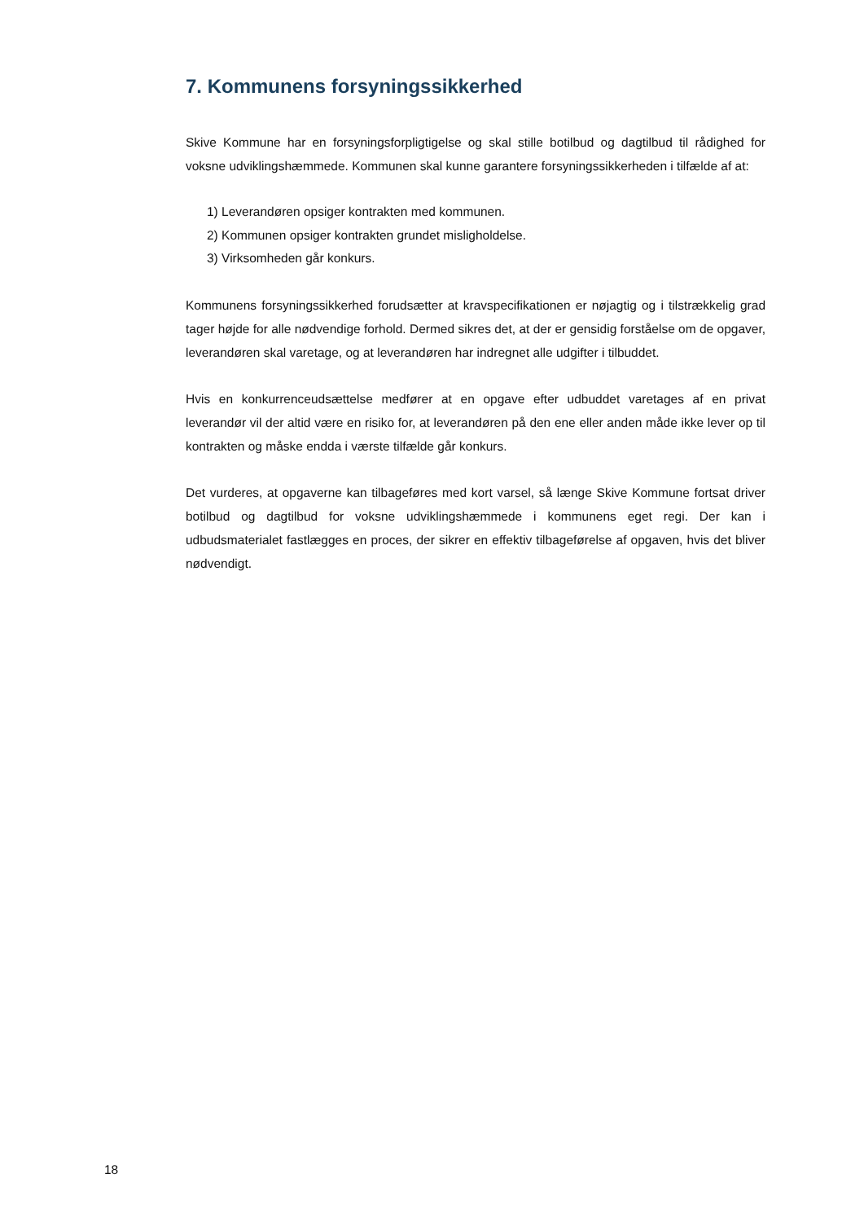7. Kommunens forsyningssikkerhed
Skive Kommune har en forsyningsforpligtigelse og skal stille botilbud og dagtilbud til rådighed for voksne udviklingshæmmede. Kommunen skal kunne garantere forsyningssikkerheden i tilfælde af at:
1) Leverandøren opsiger kontrakten med kommunen.
2) Kommunen opsiger kontrakten grundet misligholdelse.
3) Virksomheden går konkurs.
Kommunens forsyningssikkerhed forudsætter at kravspecifikationen er nøjagtig og i tilstrækkelig grad tager højde for alle nødvendige forhold. Dermed sikres det, at der er gensidig forståelse om de opgaver, leverandøren skal varetage, og at leverandøren har indregnet alle udgifter i tilbuddet.
Hvis en konkurrenceudsættelse medfører at en opgave efter udbuddet varetages af en privat leverandør vil der altid være en risiko for, at leverandøren på den ene eller anden måde ikke lever op til kontrakten og måske endda i værste tilfælde går konkurs.
Det vurderes, at opgaverne kan tilbageføres med kort varsel, så længe Skive Kommune fortsat driver botilbud og dagtilbud for voksne udviklingshæmmede i kommunens eget regi. Der kan i udbudsmaterialet fastlægges en proces, der sikrer en effektiv tilbageførelse af opgaven, hvis det bliver nødvendigt.
18